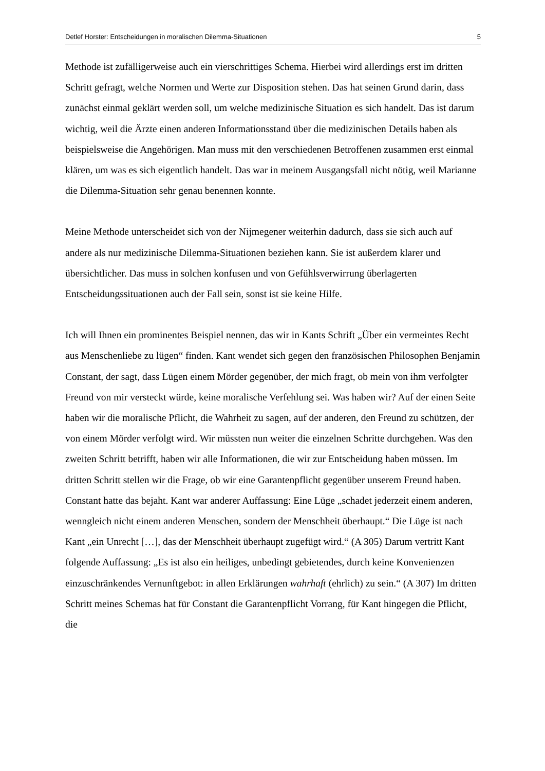Detlef Horster: Entscheidungen in moralischen Dilemma-Situationen 5
Methode ist zufälligerweise auch ein vierschrittiges Schema. Hierbei wird allerdings erst im dritten Schritt gefragt, welche Normen und Werte zur Disposition stehen. Das hat seinen Grund darin, dass zunächst einmal geklärt werden soll, um welche medizinische Situation es sich handelt. Das ist darum wichtig, weil die Ärzte einen anderen Informationsstand über die medizinischen Details haben als beispielsweise die Angehörigen. Man muss mit den verschiedenen Betroffenen zusammen erst einmal klären, um was es sich eigentlich handelt. Das war in meinem Ausgangsfall nicht nötig, weil Marianne die Dilemma-Situation sehr genau benennen konnte.
Meine Methode unterscheidet sich von der Nijmegener weiterhin dadurch, dass sie sich auch auf andere als nur medizinische Dilemma-Situationen beziehen kann. Sie ist außerdem klarer und übersichtlicher. Das muss in solchen konfusen und von Gefühlsverwirrung überlagerten Entscheidungssituationen auch der Fall sein, sonst ist sie keine Hilfe.
Ich will Ihnen ein prominentes Beispiel nennen, das wir in Kants Schrift „Über ein vermeintes Recht aus Menschenliebe zu lügen“ finden. Kant wendet sich gegen den französischen Philosophen Benjamin Constant, der sagt, dass Lügen einem Mörder gegenüber, der mich fragt, ob mein von ihm verfolgter Freund von mir versteckt würde, keine moralische Verfehlung sei. Was haben wir? Auf der einen Seite haben wir die moralische Pflicht, die Wahrheit zu sagen, auf der anderen, den Freund zu schützen, der von einem Mörder verfolgt wird. Wir müssten nun weiter die einzelnen Schritte durchgehen. Was den zweiten Schritt betrifft, haben wir alle Informationen, die wir zur Entscheidung haben müssen. Im dritten Schritt stellen wir die Frage, ob wir eine Garantenpflicht gegenüber unserem Freund haben. Constant hatte das bejaht. Kant war anderer Auffassung: Eine Lüge „schadet jederzeit einem anderen, wenngleich nicht einem anderen Menschen, sondern der Menschheit überhaupt.“ Die Lüge ist nach Kant „ein Unrecht […], das der Menschheit überhaupt zugefügt wird.“ (A 305) Darum vertritt Kant folgende Auffassung: „Es ist also ein heiliges, unbedingt gebietendes, durch keine Konvenienzen einzuschränkendes Vernunftgebot: in allen Erklärungen wahrhaft (ehrlich) zu sein.“ (A 307) Im dritten Schritt meines Schemas hat für Constant die Garantenpflicht Vorrang, für Kant hingegen die Pflicht, die